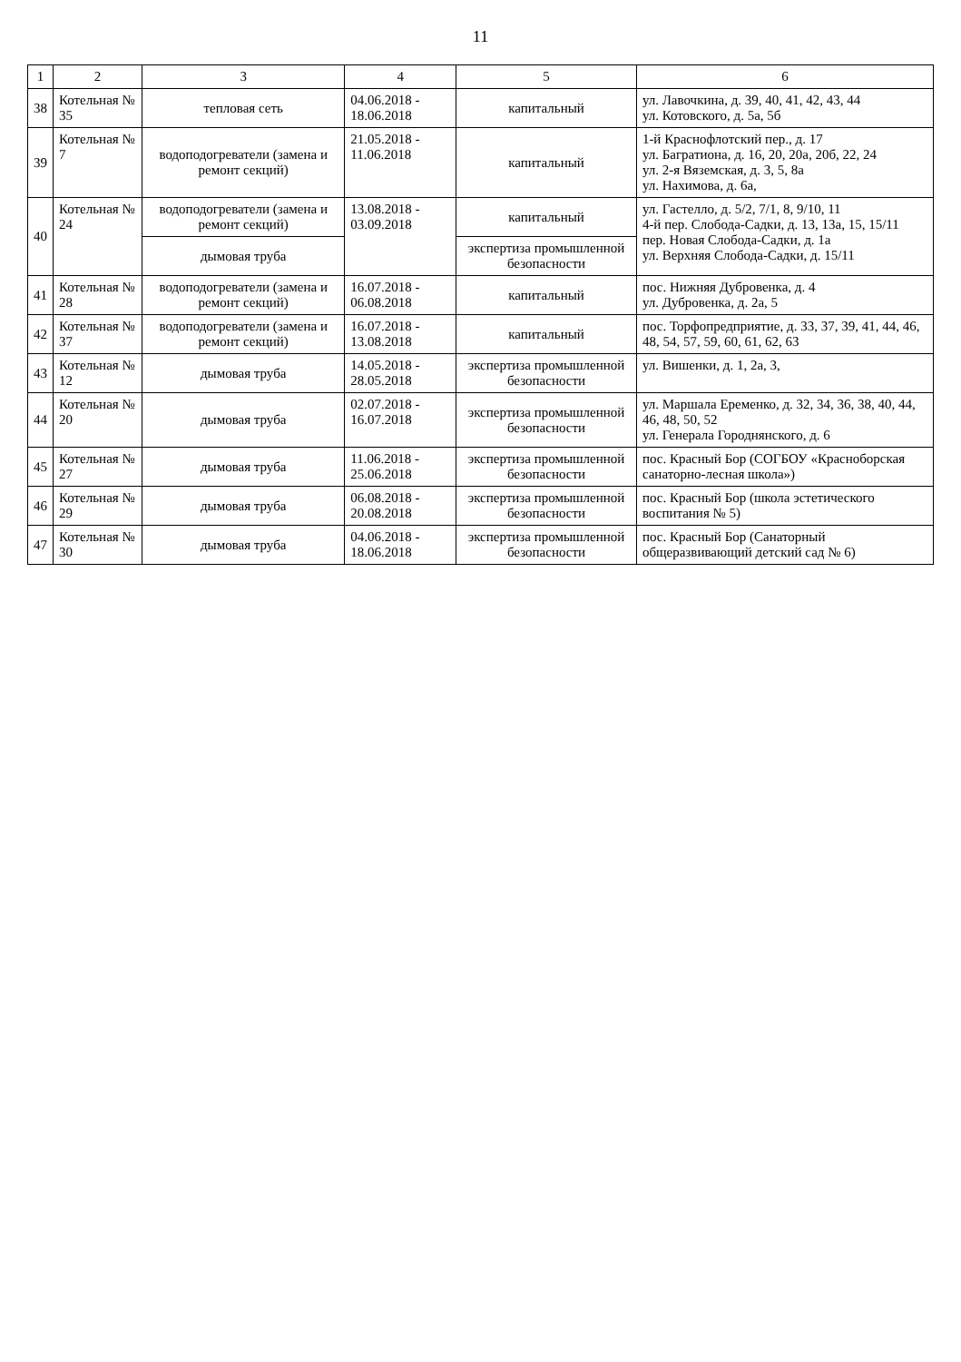11
| 1 | 2 | 3 | 4 | 5 | 6 |
| --- | --- | --- | --- | --- | --- |
| 38 | Котельная № 35 | тепловая сеть | 04.06.2018 - 18.06.2018 | капитальный | ул. Лавочкина, д. 39, 40, 41, 42, 43, 44 ул. Котовского, д. 5а, 5б |
| 39 | Котельная № 7 | водоподогреватели (замена и ремонт секций) | 21.05.2018 - 11.06.2018 | капитальный | 1-й Краснофлотский пер., д. 17 ул. Багратиона, д. 16, 20, 20а, 20б, 22, 24 ул. 2-я Вяземская, д. 3, 5, 8а ул. Нахимова, д. 6а, |
| 40 | Котельная № 24 | водоподогреватели (замена и ремонт секций) | 13.08.2018 - 03.09.2018 | капитальный | ул. Гастелло, д. 5/2, 7/1, 8, 9/10, 11 4-й пер. Слобода-Садки, д. 13, 13а, 15, 15/11 пер. Новая Слобода-Садки, д. 1а ул. Верхняя Слобода-Садки, д. 15/11 |
| | | дымовая труба | | экспертиза промышленной безопасности | |
| 41 | Котельная № 28 | водоподогреватели (замена и ремонт секций) | 16.07.2018 - 06.08.2018 | капитальный | пос. Нижняя Дубровенка, д. 4 ул. Дубровенка, д. 2а, 5 |
| 42 | Котельная № 37 | водоподогреватели (замена и ремонт секций) | 16.07.2018 - 13.08.2018 | капитальный | пос. Торфопредприятие, д. 33, 37, 39, 41, 44, 46, 48, 54, 57, 59, 60, 61, 62, 63 |
| 43 | Котельная № 12 | дымовая труба | 14.05.2018 - 28.05.2018 | экспертиза промышленной безопасности | ул. Вишенки, д. 1, 2а, 3, |
| 44 | Котельная № 20 | дымовая труба | 02.07.2018 - 16.07.2018 | экспертиза промышленной безопасности | ул. Маршала Еременко, д. 32, 34, 36, 38, 40, 44, 46, 48, 50, 52 ул. Генерала Городнянского, д. 6 |
| 45 | Котельная № 27 | дымовая труба | 11.06.2018 - 25.06.2018 | экспертиза промышленной безопасности | пос. Красный Бор (СОГБОУ «Красноборская санаторно-лесная школа») |
| 46 | Котельная № 29 | дымовая труба | 06.08.2018 - 20.08.2018 | экспертиза промышленной безопасности | пос. Красный Бор (школа эстетического воспитания № 5) |
| 47 | Котельная № 30 | дымовая труба | 04.06.2018 - 18.06.2018 | экспертиза промышленной безопасности | пос. Красный Бор (Санаторный общеразвивающий детский сад № 6) |